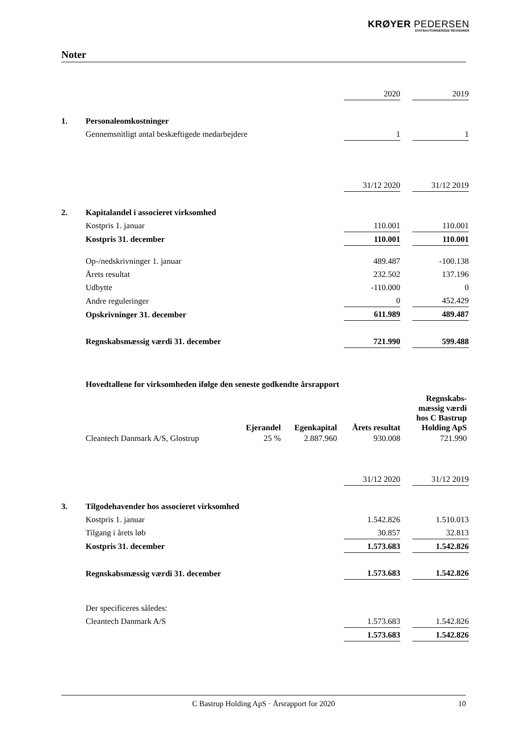KRØYER PEDERSEN
STATSAUTORISEREDE REVISORER
Noter
| | | 2020 | | 2019 |
| 1. | Personaleomkostninger | | | |
| | Gennemsnitligt antal beskæftigede medarbejdere | 1 | | 1 |
| | | 31/12 2020 | | 31/12 2019 |
| 2. | Kapitalandel i associeret virksomhed | | | |
| | Kostpris 1. januar | 110.001 | | 110.001 |
| | Kostpris 31. december | 110.001 | | 110.001 |
| | Op-/nedskrivninger 1. januar | 489.487 | | -100.138 |
| | Årets resultat | 232.502 | | 137.196 |
| | Udbytte | -110.000 | | 0 |
| | Andre reguleringer | 0 | | 452.429 |
| | Opskrivninger 31. december | 611.989 | | 489.487 |
| | Regnskabsmæssig værdi 31. december | 721.990 | | 599.488 |
Hovedtallene for virksomheden ifølge den seneste godkendte årsrapport
| | Ejerandel | Egenkapital | Årets resultat | Regnskabs- mæssig værdi hos C Bastrup Holding ApS |
| Cleantech Danmark A/S, Glostrup | 25 % | 2.887.960 | 930.008 | 721.990 |
| | | 31/12 2020 | | 31/12 2019 |
| 3. | Tilgodehavender hos associeret virksomhed | | | |
| | Kostpris 1. januar | 1.542.826 | | 1.510.013 |
| | Tilgang i årets løb | 30.857 | | 32.813 |
| | Kostpris 31. december | 1.573.683 | | 1.542.826 |
| | Regnskabsmæssig værdi 31. december | 1.573.683 | | 1.542.826 |
| | Der specificeres således: | | | |
| | Cleantech Danmark A/S | 1.573.683 | | 1.542.826 |
| | | 1.573.683 | | 1.542.826 |
C Bastrup Holding ApS · Årsrapport for 2020 10